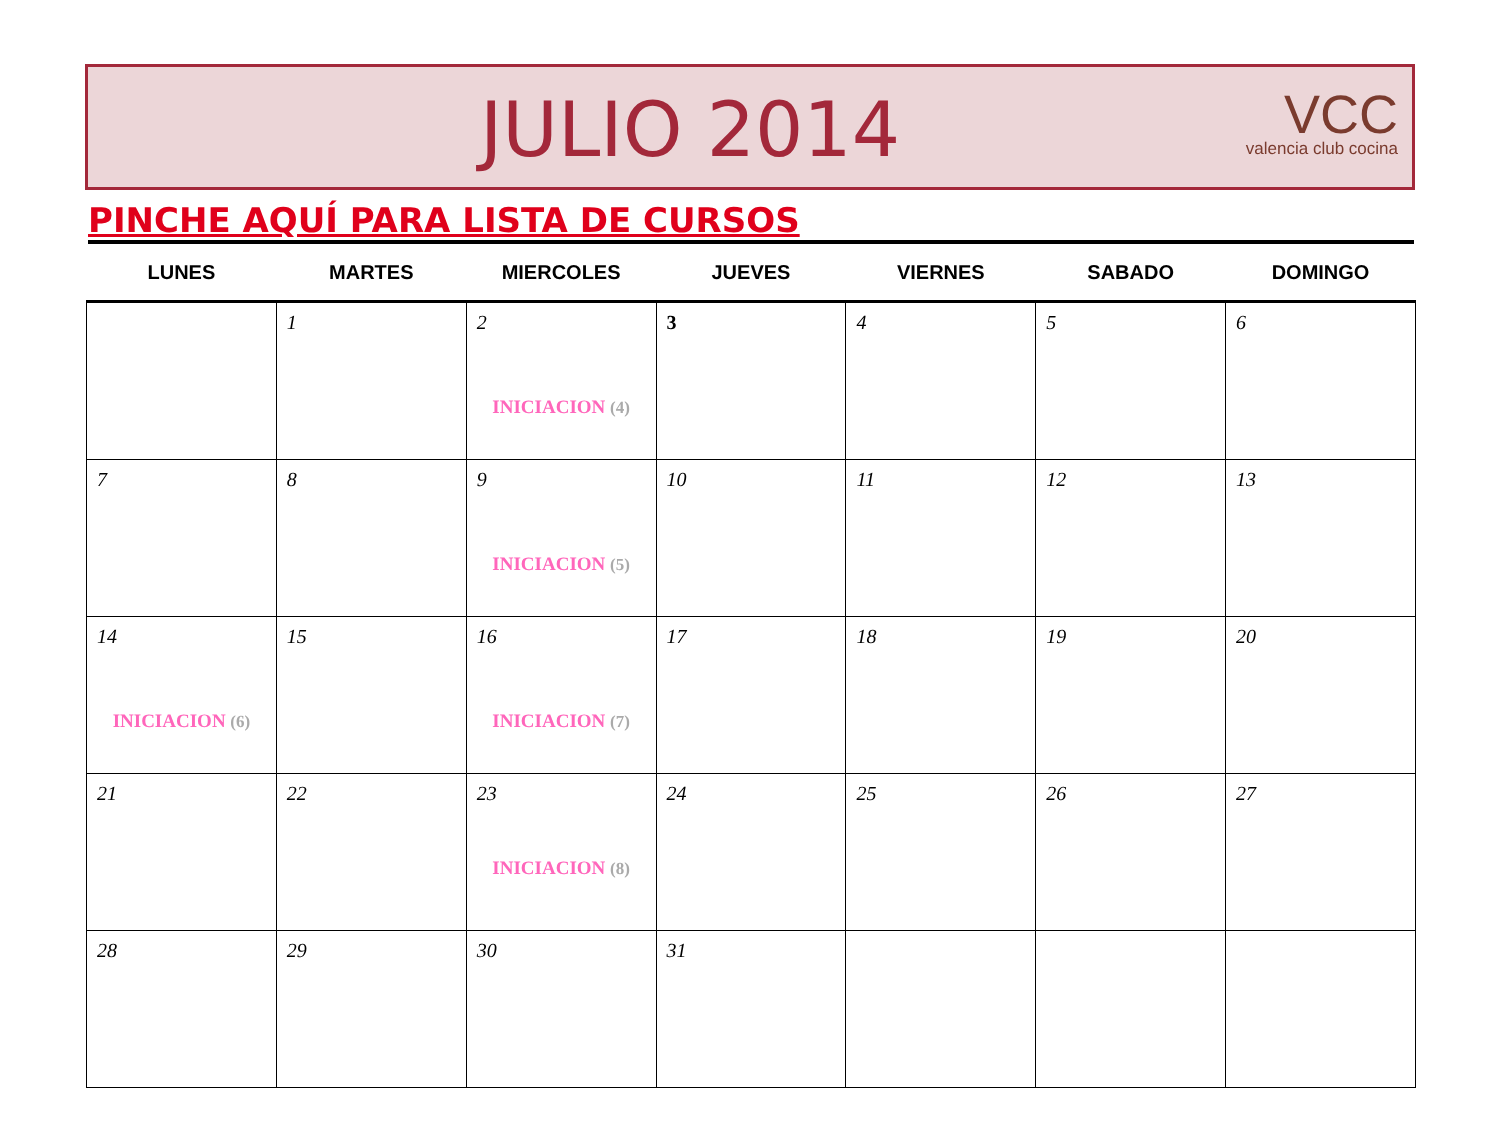JULIO 2014
VCC
valencia club cocina
PINCHE AQUÍ PARA LISTA DE CURSOS
| LUNES | MARTES | MIERCOLES | JUEVES | VIERNES | SABADO | DOMINGO |
| --- | --- | --- | --- | --- | --- | --- |
| | 1 | 2 INICIACION (4) | 3 | 4 | 5 | 6 |
| 7 | 8 | 9 INICIACION (5) | 10 | 11 | 12 | 13 |
| 14 INICIACION (6) | 15 | 16 INICIACION (7) | 17 | 18 | 19 | 20 |
| 21 | 22 | 23 INICIACION (8) | 24 | 25 | 26 | 27 |
| 28 | 29 | 30 | 31 | | | |